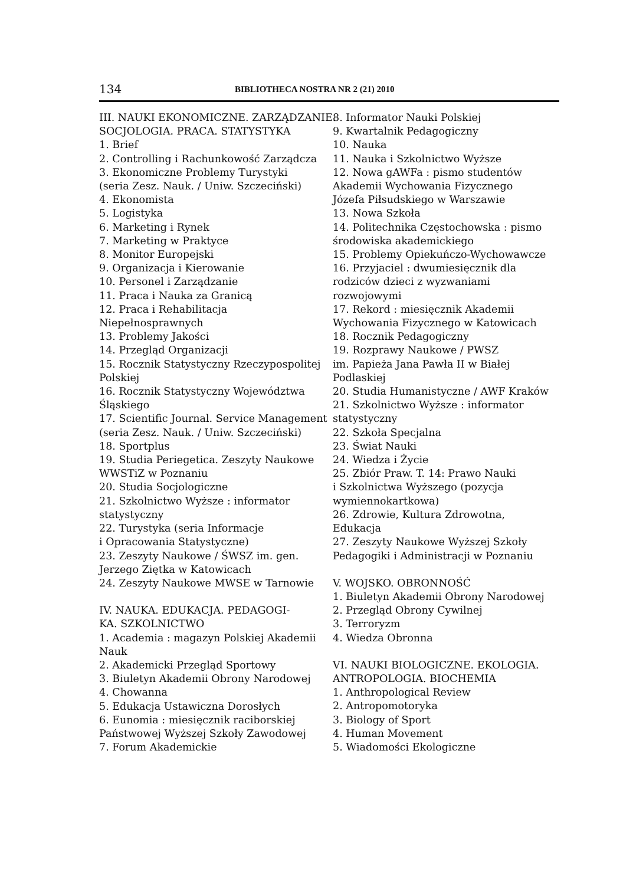134 BIBLIOTHECA NOSTRA NR 2 (21) 2010
III. NAUKI EKONOMICZNE. ZARZĄDZANIE.
SOCJOLOGIA. PRACA. STATYSTYKA
1. Brief
2. Controlling i Rachunkowość Zarządcza
3. Ekonomiczne Problemy Turystyki
(seria Zesz. Nauk. / Uniw. Szczeciński)
4. Ekonomista
5. Logistyka
6. Marketing i Rynek
7. Marketing w Praktyce
8. Monitor Europejski
9. Organizacja i Kierowanie
10. Personel i Zarządzanie
11. Praca i Nauka za Granicą
12. Praca i Rehabilitacja
Niepełnosprawnych
13. Problemy Jakości
14. Przegląd Organizacji
15. Rocznik Statystyczny Rzeczypospolitej
Polskiej
16. Rocznik Statystyczny Województwa
Śląskiego
17. Scientific Journal. Service Management
(seria Zesz. Nauk. / Uniw. Szczeciński)
18. Sportplus
19. Studia Periegetica. Zeszyty Naukowe
WWSTiZ w Poznaniu
20. Studia Socjologiczne
21. Szkolnictwo Wyższe : informator
statystyczny
22. Turystyka (seria Informacje
i Opracowania Statystyczne)
23. Zeszyty Naukowe / ŚWSZ im. gen.
Jerzego Ziętka w Katowicach
24. Zeszyty Naukowe MWSE w Tarnowie
IV. NAUKA. EDUKACJA. PEDAGOGI-
KA. SZKOLNICTWO
1. Academia : magazyn Polskiej Akademii
Nauk
2. Akademicki Przegląd Sportowy
3. Biuletyn Akademii Obrony Narodowej
4. Chowanna
5. Edukacja Ustawiczna Dorosłych
6. Eunomia : miesięcznik raciborskiej
Państwowej Wyższej Szkoły Zawodowej
7. Forum Akademickie
8. Informator Nauki Polskiej
9. Kwartalnik Pedagogiczny
10. Nauka
11. Nauka i Szkolnictwo Wyższe
12. Nowa gAWFa : pismo studentów
Akademii Wychowania Fizycznego
Józefa Piłsudskiego w Warszawie
13. Nowa Szkoła
14. Politechnika Częstochowska : pismo
środowiska akademickiego
15. Problemy Opiekuńczo-Wychowawcze
16. Przyjaciel : dwumiesięcznik dla
rodziców dzieci z wyzwaniami
rozwojowymi
17. Rekord : miesięcznik Akademii
Wychowania Fizycznego w Katowicach
18. Rocznik Pedagogiczny
19. Rozprawy Naukowe / PWSZ
im. Papieża Jana Pawła II w Białej
Podlaskiej
20. Studia Humanistyczne / AWF Kraków
21. Szkolnictwo Wyższe : informator
statystyczny
22. Szkoła Specjalna
23. Świat Nauki
24. Wiedza i Życie
25. Zbiór Praw. T. 14: Prawo Nauki
i Szkolnictwa Wyższego (pozycja
wymiennokartkowa)
26. Zdrowie, Kultura Zdrowotna,
Edukacja
27. Zeszyty Naukowe Wyższej Szkoły
Pedagogiki i Administracji w Poznaniu
V. WOJSKO. OBRONNOŚĆ
1. Biuletyn Akademii Obrony Narodowej
2. Przegląd Obrony Cywilnej
3. Terroryzm
4. Wiedza Obronna
VI. NAUKI BIOLOGICZNE. EKOLOGIA.
ANTROPOLOGIA. BIOCHEMIA
1. Anthropological Review
2. Antropomotoryka
3. Biology of Sport
4. Human Movement
5. Wiadomości Ekologiczne